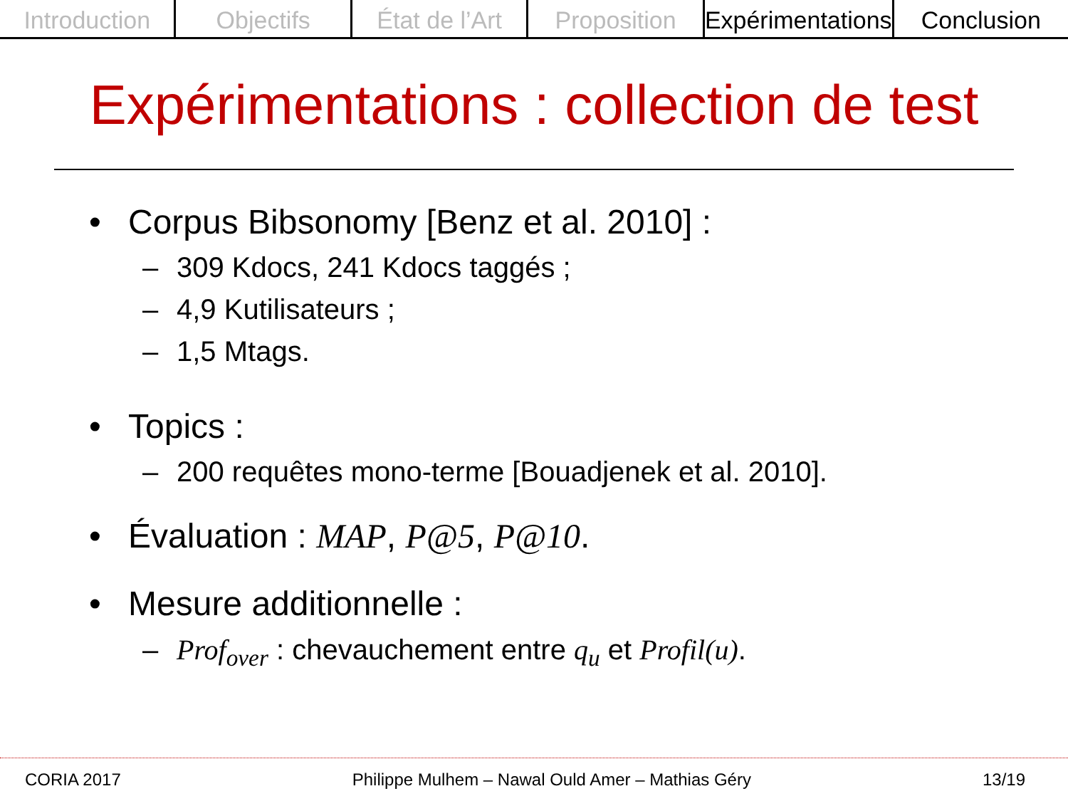Introduction Objectifs État de l’Art Proposition Expérimentations Conclusion
Expérimentations : collection de test
• Corpus Bibsonomy [Benz et al. 2010] :
– 309 Kdocs, 241 Kdocs taggés ;
– 4,9 Kutilisateurs ;
– 1,5 Mtags.
• Topics :
– 200 requêtes mono-terme [Bouadjenek et al. 2010].
• Évaluation : MAP, P@5, P@10.
• Mesure additionnelle :
– Prof<sub>over</sub> : chevauchement entre q<sub>u</sub> et Profil(u).
CORIA 2017 Philippe Mulhem – Nawal Ould Amer – Mathias Géry 13/19